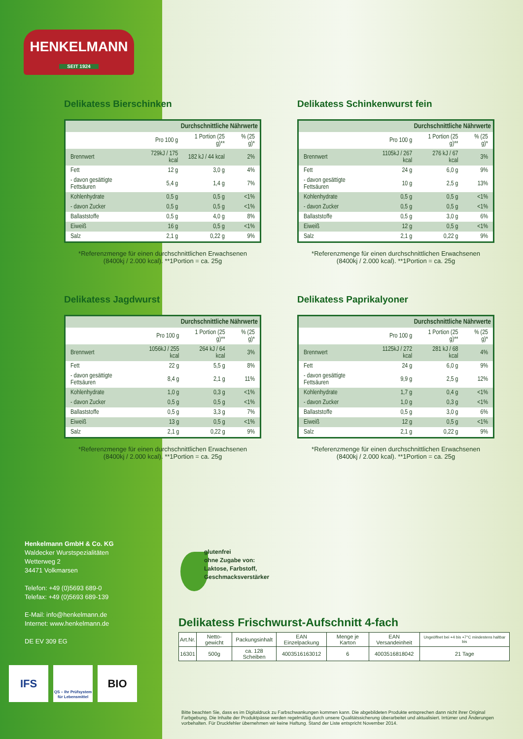HENKELMANN
SEIT 1924
Delikatess Bierschinken
| Durchschnittliche Nährwerte | | | |
| --- | --- | --- | --- |
| | Pro 100 g | 1 Portion (25 g)** | % (25 g)* |
| Brennwert | 729kJ / 175 kcal | 182 kJ / 44 kcal | 2% |
| Fett | 12 g | 3,0 g | 4% |
| - davon gesättigte Fettsäuren | 5,4 g | 1,4 g | 7% |
| Kohlenhydrate | 0,5 g | 0,5 g | <1% |
| - davon Zucker | 0,5 g | 0,5 g | <1% |
| Ballaststoffe | 0,5 g | 4,0 g | 8% |
| Eiweiß | 16 g | 0,5 g | <1% |
| Salz | 2,1 g | 0,22 g | 9% |
*Referenzmenge für einen durchschnittlichen Erwachsenen
(8400kj / 2.000 kcal). **1Portion = ca. 25g
Delikatess Schinkenwurst fein
| Durchschnittliche Nährwerte | | | |
| --- | --- | --- | --- |
| | Pro 100 g | 1 Portion (25 g)** | % (25 g)* |
| Brennwert | 1105kJ / 267 kcal | 276 kJ / 67 kcal | 3% |
| Fett | 24 g | 6,0 g | 9% |
| - davon gesättigte Fettsäuren | 10 g | 2,5 g | 13% |
| Kohlenhydrate | 0,5 g | 0,5 g | <1% |
| - davon Zucker | 0,5 g | 0,5 g | <1% |
| Ballaststoffe | 0,5 g | 3,0 g | 6% |
| Eiweiß | 12 g | 0,5 g | <1% |
| Salz | 2,1 g | 0,22 g | 9% |
*Referenzmenge für einen durchschnittlichen Erwachsenen
(8400kj / 2.000 kcal). **1Portion = ca. 25g
Delikatess Jagdwurst
| Durchschnittliche Nährwerte | | | |
| --- | --- | --- | --- |
| | Pro 100 g | 1 Portion (25 g)** | % (25 g)* |
| Brennwert | 1056kJ / 255 kcal | 264 kJ / 64 kcal | 3% |
| Fett | 22 g | 5,5 g | 8% |
| - davon gesättigte Fettsäuren | 8,4 g | 2,1 g | 11% |
| Kohlenhydrate | 1,0 g | 0,3 g | <1% |
| - davon Zucker | 0,5 g | 0,5 g | <1% |
| Ballaststoffe | 0,5 g | 3,3 g | 7% |
| Eiweiß | 13 g | 0,5 g | <1% |
| Salz | 2,1 g | 0,22 g | 9% |
*Referenzmenge für einen durchschnittlichen Erwachsenen
(8400kj / 2.000 kcal). **1Portion = ca. 25g
Delikatess Paprikalyoner
| Durchschnittliche Nährwerte | | | |
| --- | --- | --- | --- |
| | Pro 100 g | 1 Portion (25 g)** | % (25 g)* |
| Brennwert | 1125kJ / 272 kcal | 281 kJ / 68 kcal | 4% |
| Fett | 24 g | 6,0 g | 9% |
| - davon gesättigte Fettsäuren | 9,9 g | 2,5 g | 12% |
| Kohlenhydrate | 1,7 g | 0,4 g | <1% |
| - davon Zucker | 1,0 g | 0,3 g | <1% |
| Ballaststoffe | 0,5 g | 3,0 g | 6% |
| Eiweiß | 12 g | 0,5 g | <1% |
| Salz | 2,1 g | 0,22 g | 9% |
*Referenzmenge für einen durchschnittlichen Erwachsenen
(8400kj / 2.000 kcal). **1Portion = ca. 25g
Henkelmann GmbH & Co. KG
Waldecker Wurstspezialitäten
Wetterweg 2
34471 Volkmarsen
Telefon: +49 (0)5693 689-0
Telefax: +49 (0)5693 689-139
E-Mail: info@henkelmann.de
Internet: www.henkelmann.de
DE EV 309 EG
IFS
QS – Ihr Prüfsystem für Lebensmittel
BIO
glutenfrei
ohne Zugabe von:
Laktose, Farbstoff,
Geschmacksverstärker
Delikatess Frischwurst-Aufschnitt 4-fach
| Art.Nr. | Netto-gewicht | Packungsinhalt | EAN Einzelpackung | Menge je Karton | EAN Versandeinheit | Ungeöffnet bei +4 bis +7°C mindestens haltbar bis |
| --- | --- | --- | --- | --- | --- | --- |
| 16301 | 500g | ca. 128 Scheiben | 4003516163012 | 6 | 4003516818042 | 21 Tage |
Bitte beachten Sie, dass es im Digitaldruck zu Farbschwankungen kommen kann. Die abgebildeten Produkte entsprechen dann nicht ihrer Original Farbgebung. Die Inhalte der Produktpässe werden regelmäßig durch unsere Qualitätssicherung überarbeitet und aktualisiert. Irrtümer und Änderungen vorbehalten. Für Druckfehler übernehmen wir keine Haftung. Stand der Liste entspricht November 2014.